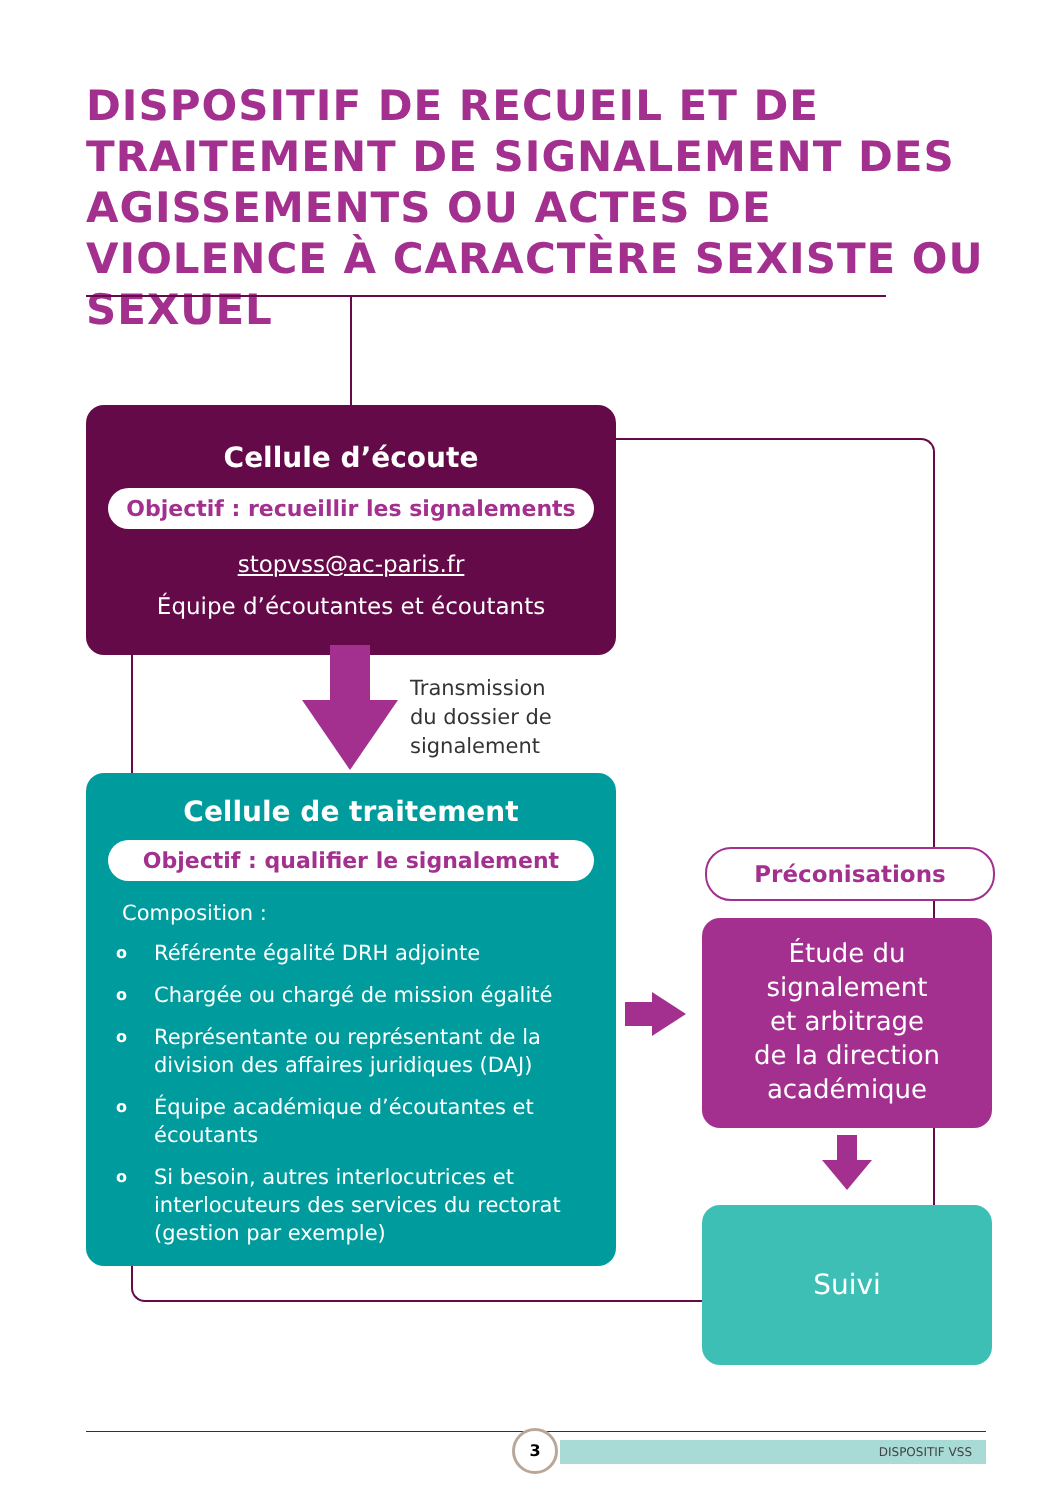DISPOSITIF DE RECUEIL ET DE TRAITEMENT DE SIGNALEMENT DES AGISSEMENTS OU ACTES DE VIOLENCE À CARACTÈRE SEXISTE OU SEXUEL
Cellule d’écoute
Objectif : recueillir les signalements
stopvss@ac-paris.fr
Équipe d’écoutantes et écoutants
Transmission
du dossier de
signalement
Cellule de traitement
Objectif : qualifier le signalement
Composition :
o Référente égalité DRH adjointe
o Chargée ou chargé de mission égalité
o Représentante ou représentant de la division des affaires juridiques (DAJ)
o Équipe académique d’écoutantes et écoutants
o Si besoin, autres interlocutrices et interlocuteurs des services du rectorat (gestion par exemple)
Préconisations
Étude du
signalement
et arbitrage
de la direction
académique
Suivi
DISPOSITIF VSS
3